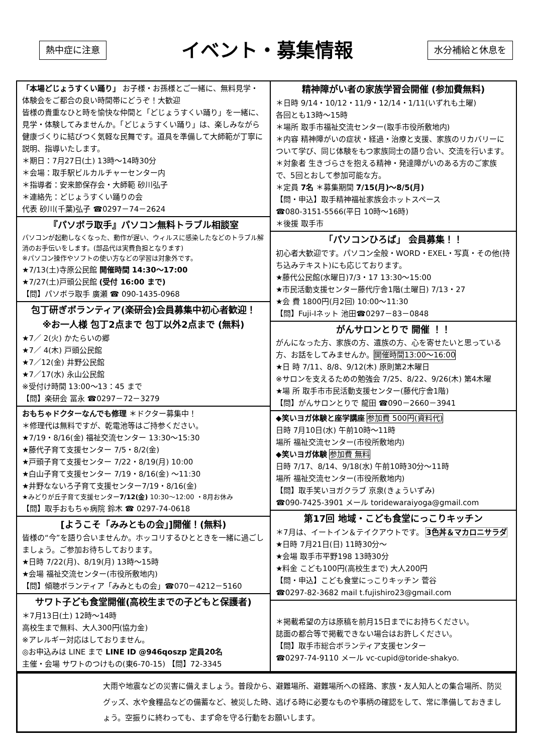熱中症に注意 イベント・募集情報 水分補給と休息を
「本場どじょうすくい踊り」 お子様・お孫様とご一緒に、無料見学・体験会をご都合の良い時間帯にどうぞ！大歓迎
皆様の貴重なひと時を愉快な仲間と「どじょうすくい踊り」を一緒に、見学・体験してみませんか。「どじょうすくい踊り」は、楽しみながら健康づくりに結びつく気軽な民舞です。道具を準備して大師範が丁寧に説明、指導いたします。
＊期日：7月27日(土) 13時～14時30分
＊会場：取手駅ビルカルチャーセンター内
＊指導者：安来節保存会・大師範 砂川弘子
＊連絡先：どじょうすくい踊りの会
代表 砂川(千葉)弘子 ☎0297－74－2624
『パソボラ取手』パソコン無料トラブル相談室
パソコンが起動しなくなった、動作が遅い、ウィルスに感染したなどのトラブル解消のお手伝いをします。(部品代は実費負担となります)
※パソコン操作やソフトの使い方などの学習は対象外です。
★7/13(土)寺原公民館 開催時間 14:30～17:00
★7/27(土)戸頭公民館 (受付 16:00 まで)
【問】パソボラ取手 廣瀬 ☎ 090-1435-0968
包丁研ぎボランティア(楽研会)会員募集中初心者歓迎！
※お一人様 包丁2点まで 包丁以外2点まで (無料)
★7／ 2(火) かたらいの郷
★7／ 4(木) 戸頭公民館
★7／12(金) 井野公民館
★7／17(水) 永山公民館
※受付け時間 13:00～13：45 まで
【問】楽研会 冨永 ☎0297－72－3279
おもちゃドクターなんでも修理 ＊ドクター募集中！
＊修理代は無料ですが、乾電池等はご持参ください。
★7/19・8/16(金) 福祉交流センター 13:30～15:30
★藤代子育て支援センター 7/5・8/2(金)
★戸頭子育て支援センター 7/22・8/19(月) 10:00
★白山子育て支援センター 7/19・8/16(金) ～11:30
★井野なないろ子育て支援センター7/19・8/16(金)
★みどりが丘子育て支援センター7/12(金) 10:30～12:00 ・8月お休み
【問】取手おもちゃ病院 鈴木 ☎ 0297-74-0618
[ようこそ「みみともの会」]開催！(無料)
皆様の“今”を語り合いませんか。ホッコリするひとときを一緒に過ごしましょう。ご参加お待ちしております。
★日時 7/22(月)、8/19(月) 13時～15時
★会場 福祉交流センター(市役所敷地内)
【問】傾聴ボランティア「みみともの会」☎070－4212－5160
サワト子ども食堂開催(高校生までの子どもと保護者)
＊7月13日(土) 12時～14時
高校生まで無料、大人300円(協力金)
※アレルギー対応はしておりません。
◎お申込みは LINE まで LINE ID @946qoszp 定員20名
主催・会場 サワトのつけもの(東6-70-15) 【問】72-3345
精神障がい者の家族学習会開催 (参加費無料)
＊日時 9/14・10/12・11/9・12/14・1/11(いずれも土曜)
各回とも13時～15時
＊場所 取手市福祉交流センター(取手市役所敷地内)
＊内容 精神障がいの症状・経過・治療と支援、家族のリカバリーについて学び、同じ体験をもつ家族同士の語り合い、交流を行います。
＊対象者 生きづらさを抱える精神・発達障がいのある方のご家族で、5回とおして参加可能な方。
＊定員 7名 ＊募集期間 7/15(月)～8/5(月)
【問・申込】取手精神福祉家族会ホットスペース
☎080-3151-5566(平日 10時～16時)
＊後援 取手市
「パソコンひろば」 会員募集！！
初心者大歓迎です。パソコン全般・WORD・EXEL・写真・その他(持ち込みテキスト)にも応じております。
★藤代公民館(水曜日)7/3・17 13:30～15:00
★市民活動支援センター藤代庁舎1階(土曜日) 7/13・27
★会 費 1800円(月2回) 10:00～11:30
【問】Fuji-Iネット 池田☎0297－83－0848
がんサロンとりで 開催 ！！
がんになった方、家族の方、遺族の方、心を寄せたいと思っている方、お話をしてみませんか。開催時間13:00～16:00
★日 時 7/11、8/8、9/12(木) 原則第2木曜日
※サロンを支えるための勉強会 7/25、8/22、9/26(木) 第4木曜
★場 所 取手市市民活動支援センター(藤代庁舎1階)
【問】がんサロンとりで 龍田 ☎090－2660－3941
◆笑いヨガ体験と座学講座 参加費 500円(資料代)
日時 7月10日(水) 午前10時～11時
場所 福祉交流センター(市役所敷地内)
◆笑いヨガ体験 参加費 無料
日時 7/17、8/14、9/18(水) 午前10時30分～11時
場所 福祉交流センター(市役所敷地内)
【問】取手笑いヨガクラブ 京泉(きょういずみ)
☎090-7425-3901 メール toridewaraiyoga@gmail.com
第17回 地域・こども食堂にっこりキッチン
＊7月は、イートイン＆テイクアウトです。 3色丼＆マカロニサラダ
★日時 7月21日(日) 11時30分～
★会場 取手市平野198 13時30分
★料金 こども100円(高校生まで) 大人200円
【問・申込】こども食堂にっこりキッチン 菅谷
☎0297-82-3682 mail t.fujishiro23@gmail.com
＊掲載希望の方は原稿を前月15日までにお持ちください。
誌面の都合等で掲載できない場合はお許しください。
【問】取手市総合ボランティア支援センター
☎0297-74-9110 メール vc-cupid@toride-shakyo.
大雨や地震などの災害に備えましょう。普段から、避難場所、避難場所への経路、家族・友人知人との集合場所、防災グッズ、水や食糧品などの備蓄など、被災した時、逃げる時に必要なものや事柄の確認をして、常に準備しておきましょう。空振りに終わっても、まず命を守る行動をお願いします。